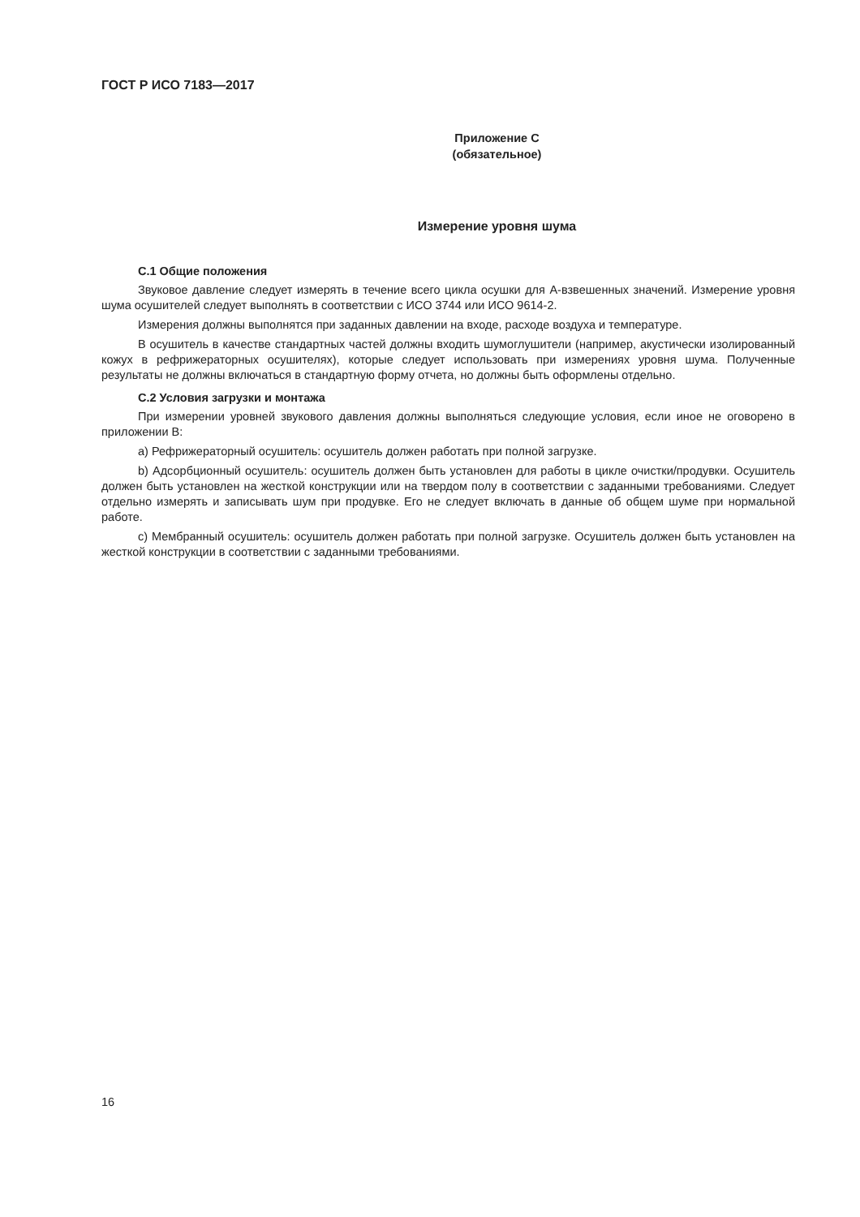ГОСТ Р ИСО 7183—2017
Приложение C
(обязательное)
Измерение уровня шума
C.1 Общие положения
Звуковое давление следует измерять в течение всего цикла осушки для A-взвешенных значений. Измерение уровня шума осушителей следует выполнять в соответствии с ИСО 3744 или ИСО 9614-2.
Измерения должны выполнятся при заданных давлении на входе, расходе воздуха и температуре.
В осушитель в качестве стандартных частей должны входить шумоглушители (например, акустически изолированный кожух в рефрижераторных осушителях), которые следует использовать при измерениях уровня шума. Полученные результаты не должны включаться в стандартную форму отчета, но должны быть оформлены отдельно.
C.2 Условия загрузки и монтажа
При измерении уровней звукового давления должны выполняться следующие условия, если иное не оговорено в приложении B:
a) Рефрижераторный осушитель: осушитель должен работать при полной загрузке.
b) Адсорбционный осушитель: осушитель должен быть установлен для работы в цикле очистки/продувки. Осушитель должен быть установлен на жесткой конструкции или на твердом полу в соответствии с заданными требованиями. Следует отдельно измерять и записывать шум при продувке. Его не следует включать в данные об общем шуме при нормальной работе.
c) Мембранный осушитель: осушитель должен работать при полной загрузке. Осушитель должен быть установлен на жесткой конструкции в соответствии с заданными требованиями.
16